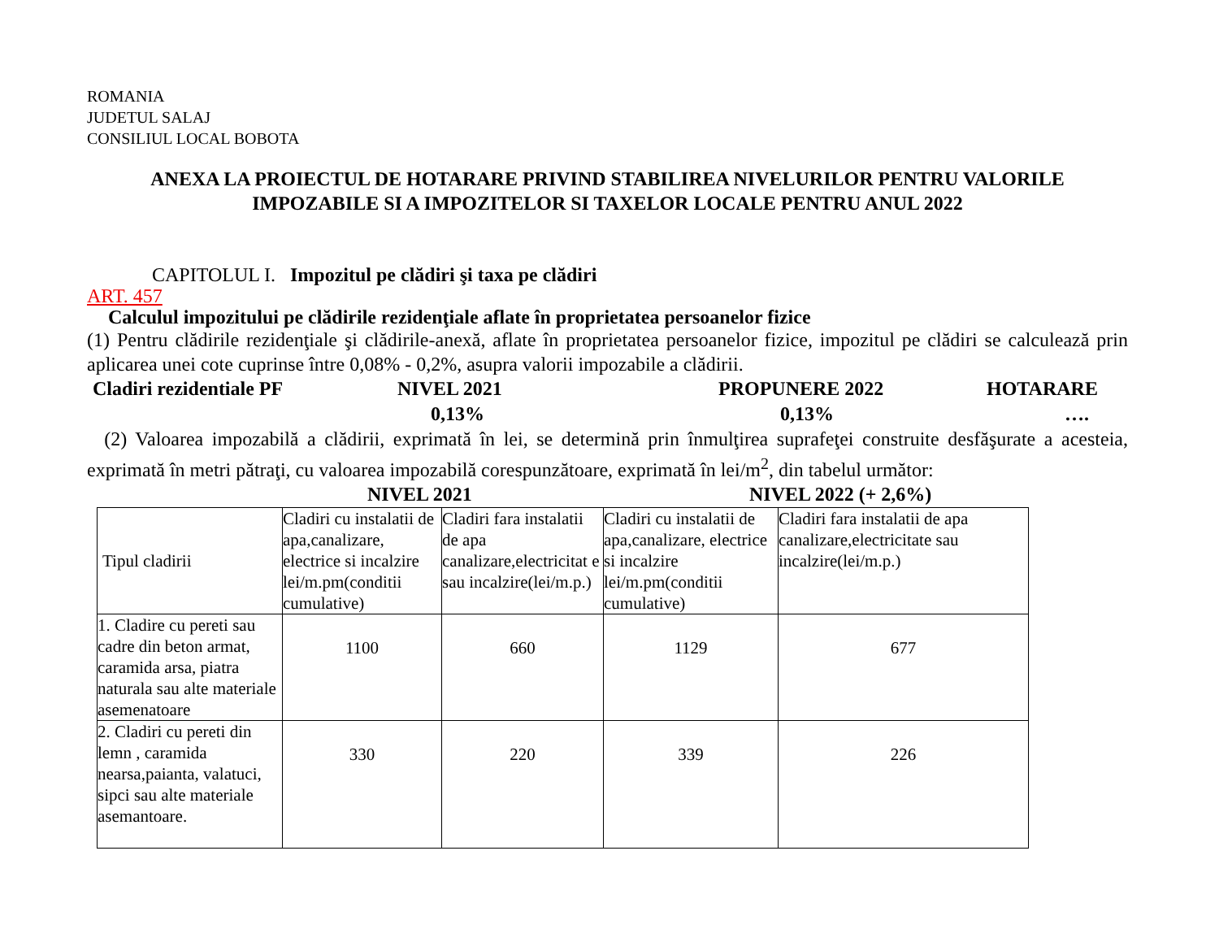ROMANIA
JUDETUL SALAJ
CONSILIUL LOCAL BOBOTA
ANEXA LA PROIECTUL DE HOTARARE PRIVIND STABILIREA NIVELURILOR PENTRU VALORILE IMPOZABILE SI A IMPOZITELOR SI TAXELOR LOCALE PENTRU ANUL 2022
CAPITOLUL I. Impozitul pe clădiri şi taxa pe clădiri
ART. 457
Calculul impozitului pe clădirile rezidenţiale aflate în proprietatea persoanelor fizice
(1) Pentru clădirile rezidenţiale şi clădirile-anexă, aflate în proprietatea persoanelor fizice, impozitul pe clădiri se calculează prin aplicarea unei cote cuprinse între 0,08% - 0,2%, asupra valorii impozabile a clădirii.
Cladiri rezidentiale PF NIVEL 2021 PROPUNERE 2022 HOTARARE
0,13% 0,13% ….
(2) Valoarea impozabilă a clădirii, exprimată în lei, se determină prin înmulţirea suprafeţei construite desfăşurate a acesteia, exprimată în metri pătraţi, cu valoarea impozabilă corespunzătoare, exprimată în lei/m<sup>2</sup>, din tabelul următor:
NIVEL 2021 NIVEL 2022 (+ 2,6%)
| Tipul cladirii | Cladiri cu instalatii de apa,canalizare, electrice si incalzire lei/m.pm(conditii cumulative) | Cladiri fara instalatii de apa canalizare,electricitat e sau incalzire(lei/m.p.) | Cladiri cu instalatii de apa,canalizare, electrice si incalzire lei/m.pm(conditii cumulative) | Cladiri fara instalatii de apa canalizare,electricitate sau incalzire(lei/m.p.) |
| 1. Cladire cu pereti sau cadre din beton armat, caramida arsa, piatra naturala sau alte materiale asemenatoare | 1100 | 660 | 1129 | 677 |
| 2. Cladiri cu pereti din lemn , caramida nearsa,paianta, valatuci, sipci sau alte materiale asemantoare. | 330 | 220 | 339 | 226 |